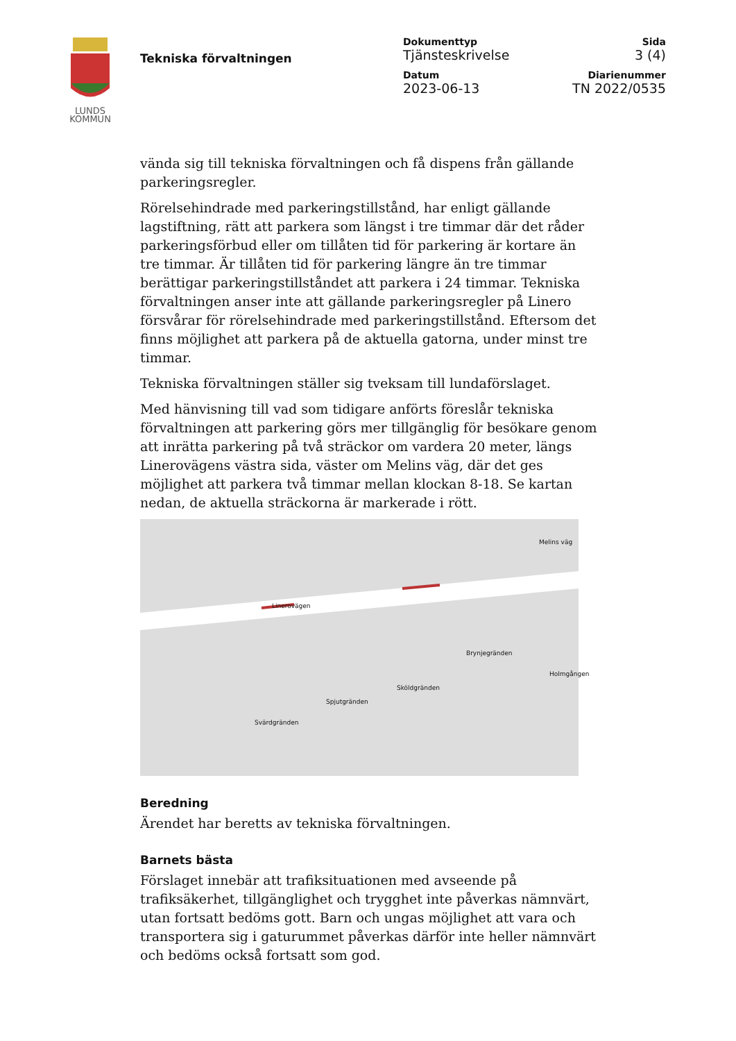LUNDS
KOMMUN
Tekniska förvaltningen
Dokumenttyp
Tjänsteskrivelse
Sida
3 (4)
Datum
2023-06-13
Diarienummer
TN 2022/0535
vända sig till tekniska förvaltningen och få dispens från gällande parkeringsregler.
Rörelsehindrade med parkeringstillstånd, har enligt gällande lagstiftning, rätt att parkera som längst i tre timmar där det råder parkeringsförbud eller om tillåten tid för parkering är kortare än tre timmar. Är tillåten tid för parkering längre än tre timmar berättigar parkeringstillståndet att parkera i 24 timmar. Tekniska förvaltningen anser inte att gällande parkeringsregler på Linero försvårar för rörelsehindrade med parkeringstillstånd. Eftersom det finns möjlighet att parkera på de aktuella gatorna, under minst tre timmar.
Tekniska förvaltningen ställer sig tveksam till lundaförslaget.
Med hänvisning till vad som tidigare anförts föreslår tekniska förvaltningen att parkering görs mer tillgänglig för besökare genom att inrätta parkering på två sträckor om vardera 20 meter, längs Linerovägens västra sida, väster om Melins väg, där det ges möjlighet att parkera två timmar mellan klockan 8-18. Se kartan nedan, de aktuella sträckorna är markerade i rött.
Linerovägen
Melins väg
Svärdgränden
Spjutgränden
Sköldgränden
Brynjegränden
Holmgången
Beredning
Ärendet har beretts av tekniska förvaltningen.
Barnets bästa
Förslaget innebär att trafiksituationen med avseende på trafiksäkerhet, tillgänglighet och trygghet inte påverkas nämnvärt, utan fortsatt bedöms gott. Barn och ungas möjlighet att vara och transportera sig i gaturummet påverkas därför inte heller nämnvärt och bedöms också fortsatt som god.